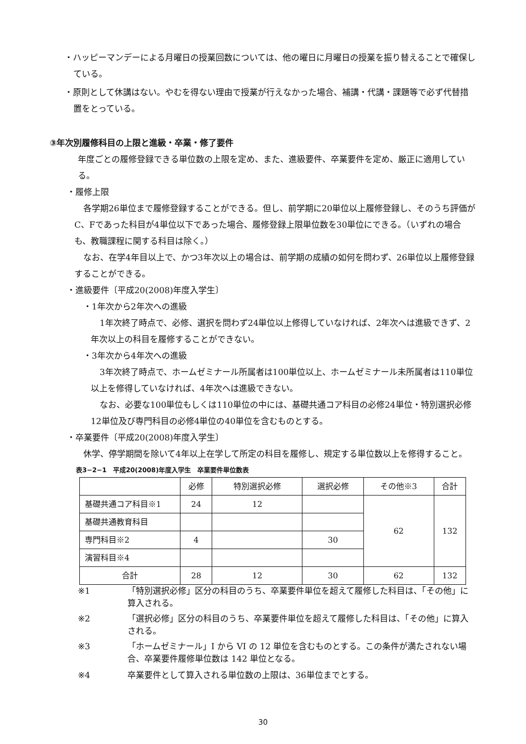・ハッピーマンデーによる月曜日の授業回数については、他の曜日に月曜日の授業を振り替えることで確保している。
・原則として休講はない。やむを得ない理由で授業が行えなかった場合、補講・代講・課題等で必ず代替措置をとっている。
③年次別履修科目の上限と進級・卒業・修了要件
年度ごとの履修登録できる単位数の上限を定め、また、進級要件、卒業要件を定め、厳正に適用している。
・履修上限
各学期26単位まで履修登録することができる。但し、前学期に20単位以上履修登録し、そのうち評価がC、Fであった科目が4単位以下であった場合、履修登録上限単位数を30単位にできる。（いずれの場合も、教職課程に関する科目は除く。）
なお、在学4年目以上で、かつ3年次以上の場合は、前学期の成績の如何を問わず、26単位以上履修登録することができる。
・進級要件〔平成20(2008)年度入学生〕
・1年次から2年次への進級
1年次終了時点で、必修、選択を問わず24単位以上修得していなければ、2年次へは進級できず、2年次以上の科目を履修することができない。
・3年次から4年次への進級
3年次終了時点で、ホームゼミナール所属者は100単位以上、ホームゼミナール未所属者は110単位以上を修得していなければ、4年次へは進級できない。
なお、必要な100単位もしくは110単位の中には、基礎共通コア科目の必修24単位・特別選択必修12単位及び専門科目の必修4単位の40単位を含むものとする。
・卒業要件〔平成20(2008)年度入学生〕
休学、停学期間を除いて4年以上在学して所定の科目を履修し、規定する単位数以上を修得すること。
表3−2−1　平成20(2008)年度入学生　卒業要件単位数表
| | 必修 | 特別選択必修 | 選択必修 | その他※3 | 合計 |
| --- | --- | --- | --- | --- | --- |
| 基礎共通コア科目※1 | 24 | 12 | | 62 | 132 |
| 基礎共通教育科目 | | | | | |
| 専門科目※2 | 4 | | 30 | | |
| 演習科目※4 | | | | | |
| 合計 | 28 | 12 | 30 | 62 | 132 |
※1 「特別選択必修」区分の科目のうち、卒業要件単位を超えて履修した科目は、「その他」に算入される。
※2 「選択必修」区分の科目のうち、卒業要件単位を超えて履修した科目は、「その他」に算入される。
※3 「ホームゼミナール」I から VI の 12 単位を含むものとする。この条件が満たされない場合、卒業要件履修単位数は 142 単位となる。
※4 卒業要件として算入される単位数の上限は、36単位までとする。
30